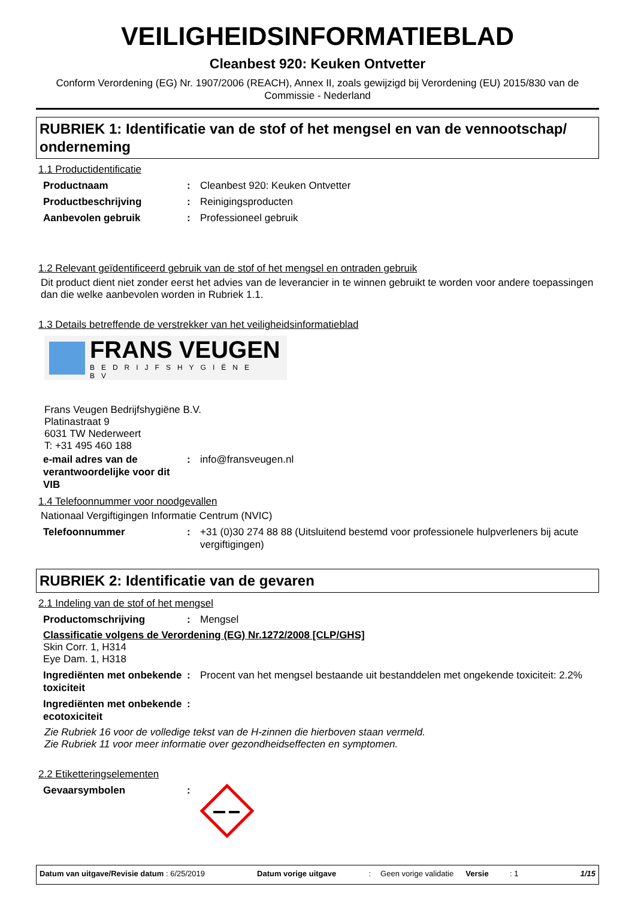VEILIGHEIDSINFORMATIEBLAD
Cleanbest 920: Keuken Ontvetter
Conform Verordening (EG) Nr. 1907/2006 (REACH), Annex II, zoals gewijzigd bij Verordening (EU) 2015/830 van de Commissie - Nederland
RUBRIEK 1: Identificatie van de stof of het mengsel en van de vennootschap/ onderneming
1.1 Productidentificatie
Productnaam : Cleanbest 920: Keuken Ontvetter
Productbeschrijving : Reinigingsproducten
Aanbevolen gebruik : Professioneel gebruik
1.2 Relevant geïdentificeerd gebruik van de stof of het mengsel en ontraden gebruik
Dit product dient niet zonder eerst het advies van de leverancier in te winnen gebruikt te worden voor andere toepassingen dan die welke aanbevolen worden in Rubriek 1.1.
1.3 Details betreffende de verstrekker van het veiligheidsinformatieblad
FRANS VEUGEN
BEDRIJFSHYGIËNE BV
Frans Veugen Bedrijfshygiëne B.V.
Platinastraat 9
6031 TW Nederweert
T: +31 495 460 188
e-mail adres van de verantwoordelijke voor dit VIB
: info@fransveugen.nl
1.4 Telefoonnummer voor noodgevallen
Nationaal Vergiftigingen Informatie Centrum (NVIC)
Telefoonnummer : +31 (0)30 274 88 88 (Uitsluitend bestemd voor professionele hulpverleners bij acute vergiftigingen)
RUBRIEK 2: Identificatie van de gevaren
2.1 Indeling van de stof of het mengsel
Productomschrijving : Mengsel
Classificatie volgens de Verordening (EG) Nr.1272/2008 [CLP/GHS]
Skin Corr. 1, H314
Eye Dam. 1, H318
Ingrediënten met onbekende toxiciteit
: Procent van het mengsel bestaande uit bestanddelen met ongekende toxiciteit: 2.2%
Ingrediënten met onbekende ecotoxiciteit
:
Zie Rubriek 16 voor de volledige tekst van de H-zinnen die hierboven staan vermeld.
Zie Rubriek 11 voor meer informatie over gezondheidseffecten en symptomen.
2.2 Etiketteringselementen
Gevaarsymbolen :
Datum van uitgave/Revisie datum : 6/25/2019 Datum vorige uitgave : Geen vorige validatie
Versie : 1 1/15